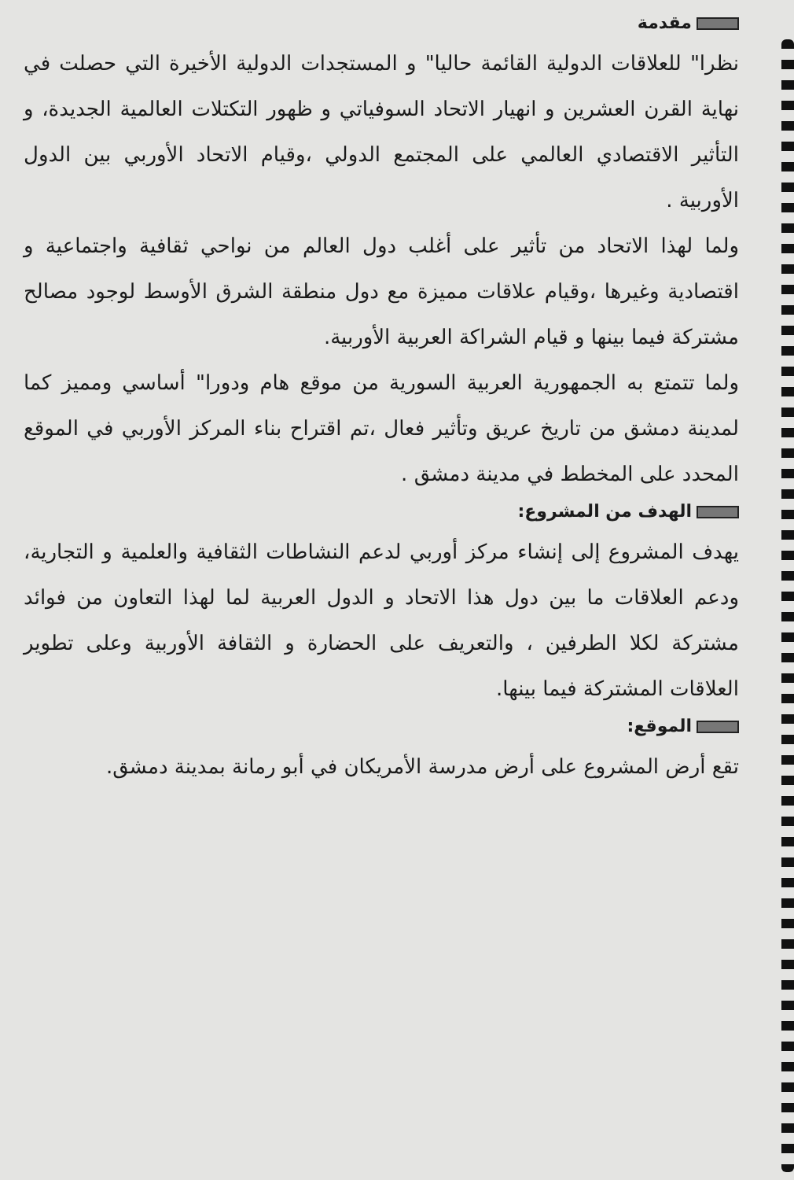مقدمة
نظرا" للعلاقات الدولية القائمة حاليا" و المستجدات الدولية الأخيرة التي حصلت في نهاية القرن العشرين و انهيار الاتحاد السوفياتي و ظهور التكتلات العالمية الجديدة، و التأثير الاقتصادي العالمي على المجتمع الدولي ،وقيام الاتحاد الأوربي بين الدول الأوربية .
ولما لهذا الاتحاد من تأثير على أغلب دول العالم من نواحي ثقافية واجتماعية و اقتصادية وغيرها ،وقيام علاقات مميزة مع دول منطقة الشرق الأوسط لوجود مصالح مشتركة فيما بينها و قيام الشراكة العربية الأوربية.
ولما تتمتع به الجمهورية العربية السورية من موقع هام ودورا" أساسي ومميز كما لمدينة دمشق من تاريخ عريق وتأثير فعال ،تم اقتراح بناء المركز الأوربي في الموقع المحدد على المخطط في مدينة دمشق .
الهدف من المشروع:
يهدف المشروع إلى إنشاء مركز أوربي لدعم النشاطات الثقافية والعلمية و التجارية، ودعم العلاقات ما بين دول هذا الاتحاد و الدول العربية لما لهذا التعاون من فوائد مشتركة لكلا الطرفين ، والتعريف على الحضارة و الثقافة الأوربية وعلى تطوير العلاقات المشتركة فيما بينها.
الموقع:
تقع أرض المشروع على أرض مدرسة الأمريكان في أبو رمانة بمدينة دمشق.